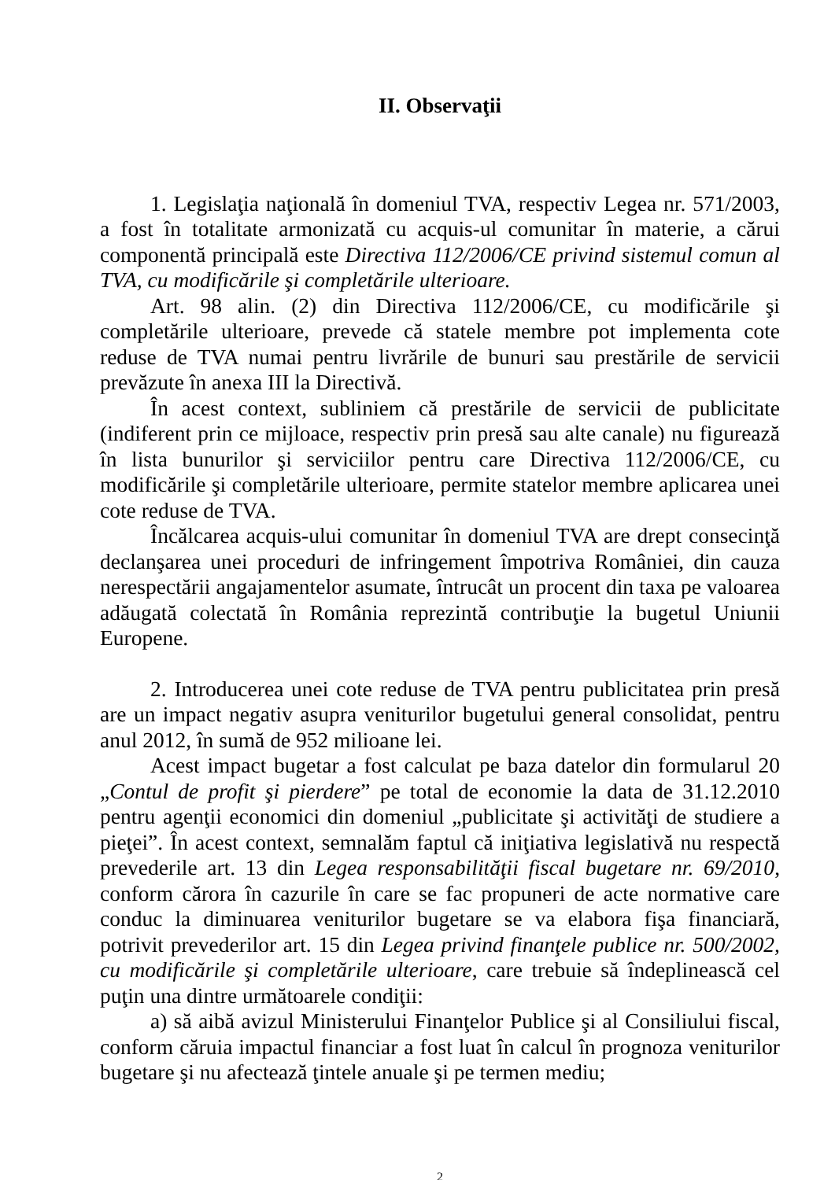II. Observaţii
1. Legislaţia naţională în domeniul TVA, respectiv Legea nr. 571/2003, a fost în totalitate armonizată cu acquis-ul comunitar în materie, a cărui componentă principală este Directiva 112/2006/CE privind sistemul comun al TVA, cu modificările şi completările ulterioare.
Art. 98 alin. (2) din Directiva 112/2006/CE, cu modificările şi completările ulterioare, prevede că statele membre pot implementa cote reduse de TVA numai pentru livrările de bunuri sau prestările de servicii prevăzute în anexa III la Directivă.
În acest context, subliniem că prestările de servicii de publicitate (indiferent prin ce mijloace, respectiv prin presă sau alte canale) nu figurează în lista bunurilor şi serviciilor pentru care Directiva 112/2006/CE, cu modificările şi completările ulterioare, permite statelor membre aplicarea unei cote reduse de TVA.
Încălcarea acquis-ului comunitar în domeniul TVA are drept consecinţă declanşarea unei proceduri de infringement împotriva României, din cauza nerespectării angajamentelor asumate, întrucât un procent din taxa pe valoarea adăugată colectată în România reprezintă contribuţie la bugetul Uniunii Europene.
2. Introducerea unei cote reduse de TVA pentru publicitatea prin presă are un impact negativ asupra veniturilor bugetului general consolidat, pentru anul 2012, în sumă de 952 milioane lei.
Acest impact bugetar a fost calculat pe baza datelor din formularul 20 „Contul de profit şi pierdere” pe total de economie la data de 31.12.2010 pentru agenţii economici din domeniul „publicitate şi activităţi de studiere a pieţei”. În acest context, semnalăm faptul că iniţiativa legislativă nu respectă prevederile art. 13 din Legea responsabilităţii fiscal bugetare nr. 69/2010, conform cărora în cazurile în care se fac propuneri de acte normative care conduc la diminuarea veniturilor bugetare se va elabora fişa financiară, potrivit prevederilor art. 15 din Legea privind finanţele publice nr. 500/2002, cu modificările şi completările ulterioare, care trebuie să îndeplinească cel puţin una dintre următoarele condiţii:
a) să aibă avizul Ministerului Finanţelor Publice şi al Consiliului fiscal, conform căruia impactul financiar a fost luat în calcul în prognoza veniturilor bugetare şi nu afectează ţintele anuale şi pe termen mediu;
2